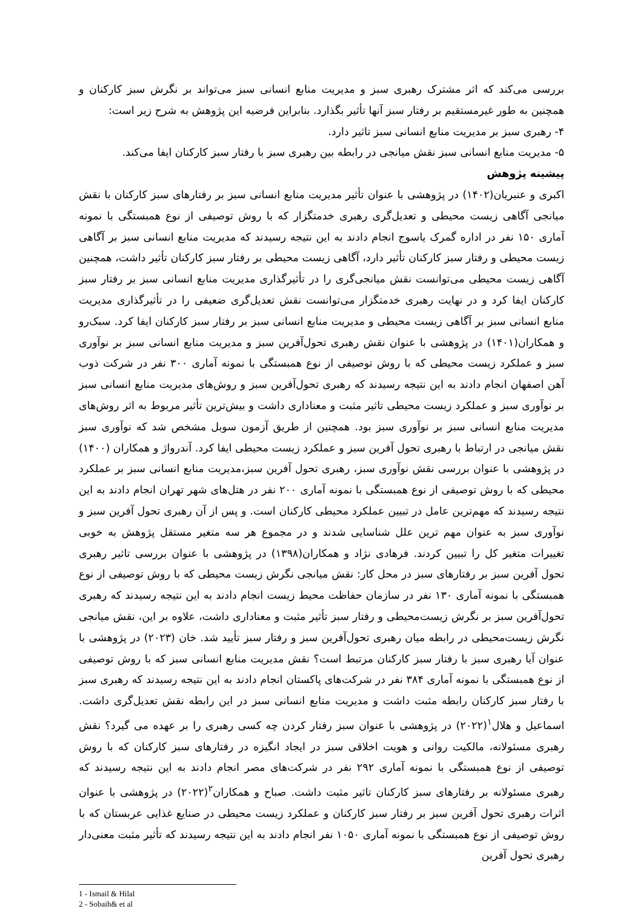بررسی می‌کند که اثر مشترک رهبری سبز و مدیریت منابع انسانی سبز می‌تواند بر نگرش سبز کارکنان و همچنین به طور غیرمستقیم بر رفتار سبز آنها تأثیر بگذارد. بنابراین فرضیه این پژوهش به شرح زیر است:
۴- رهبری سبز بر مدیریت منابع انسانی سبز تاثیر دارد.
۵- مدیریت منابع انسانی سبز نقش میانجی در رابطه بین رهبری سبز با رفتار سبز کارکنان ایفا می‌کند.
پیشینه پژوهش
اکبری و عنبریان(۱۴۰۲) در پژوهشی با عنوان تأثیر مدیریت منابع انسانی سبز بر رفتارهای سبز کارکنان با نقش میانجی آگاهی زیست محیطی و تعدیل‌گری رهبری خدمتگزار که با روش توصیفی از نوع همبستگی با نمونه آماری ۱۵۰ نفر در اداره گمرک یاسوج انجام دادند به این نتیجه رسیدند که مدیریت منابع انسانی سبز بر آگاهی زیست محیطی و رفتار سبز کارکنان تأثیر دارد، آگاهی زیست محیطی بر رفتار سبز کارکنان تأثیر داشت، همچنین آگاهی زیست محیطی می‌توانست نقش میانجی‌گری را در تأثیرگذاری مدیریت منابع انسانی سبز بر رفتار سبز کارکنان ایفا کرد و در نهایت رهبری خدمتگزار می‌توانست نقش تعدیل‌گری ضعیفی را در تأثیرگذاری مدیریت منابع انسانی سبز بر آگاهی زیست محیطی و مدیریت منابع انسانی سبز بر رفتار سبز کارکنان ایفا کرد. سبک‌رو و همکاران(۱۴۰۱) در پژوهشی با عنوان نقش رهبری تحول‌آفرین سبز و مدیریت منابع انسانی سبز بر نوآوری سبز و عملکرد زیست محیطی که با روش توصیفی از نوع همبستگی با نمونه آماری ۳۰۰ نفر در شرکت ذوب آهن اصفهان انجام دادند به این نتیجه رسیدند که رهبری تحول‌آفرین سبز و روش‌های مدیریت منابع انسانی سبز بر نوآوری سبز و عملکرد زیست محیطی تاثیر مثبت و معناداری داشت و بیش‌ترین تأثیر مربوط به اثر روش‌های مدیریت منابع انسانی سبز بر نوآوری سبز بود. همچنین از طریق آزمون سوبل مشخص شد که نوآوری سبز نقش میانجی در ارتباط با رهبری تحول آفرین سبز و عملکرد زیست محیطی ایفا کرد. آندرواژ و همکاران (۱۴۰۰) در پژوهشی با عنوان بررسی نقش نوآوری سبز، رهبری تحول آفرین سبز،مدیریت منابع انسانی سبز بر عملکرد محیطی که با روش توصیفی از نوع همبستگی با نمونه آماری ۲۰۰ نفر در هتل‌های شهر تهران انجام دادند به این نتیجه رسیدند که مهم‌ترین عامل در تبیین عملکرد محیطی کارکنان است. و پس از آن رهبری تحول آفرین سبز و نوآوری سبز به عنوان مهم ترین علل شناسایی شدند و در مجموع هر سه متغیر مستقل پژوهش به خوبی تغییرات متغیر کل را تبیین کردند. فرهادی نژاد و همکاران(۱۳۹۸) در پژوهشی با عنوان بررسی تاثیر رهبری تحول آفرین سبز بر رفتارهای سبز در محل کار: نقش میانجی نگرش زیست محیطی که با روش توصیفی از نوع همبستگی با نمونه آماری ۱۳۰ نفر در سازمان حفاظت محیط زیست انجام دادند به این نتیجه رسیدند که رهبری تحول‌آفرین سبز بر نگرش زیست‌محیطی و رفتار سبز تأثیر مثبت و معناداری داشت، علاوه بر این، نقش میانجی نگرش زیست‌محیطی در رابطه میان رهبری تحول‌آفرین سبز و رفتار سبز تأیید شد. خان (۲۰۲۳) در پژوهشی با عنوان آیا رهبری سبز با رفتار سبز کارکنان مرتبط است؟ نقش مدیریت منابع انسانی سبز که با روش توصیفی از نوع همبستگی با نمونه آماری ۳۸۴ نفر در شرکت‌های پاکستان انجام دادند به این نتیجه رسیدند که رهبری سبز با رفتار سبز کارکنان رابطه مثبت داشت و مدیریت منابع انسانی سبز در این رابطه نقش تعدیل‌گری داشت. اسماعیل و هلال<sup>۱</sup>(۲۰۲۲) در پژوهشی با عنوان سبز رفتار کردن چه کسی رهبری را بر عهده می گیرد؟ نقش رهبری مسئولانه، مالکیت روانی و هویت اخلاقی سبز در ایجاد انگیزه در رفتارهای سبز کارکنان که با روش توصیفی از نوع همبستگی با نمونه آماری ۲۹۲ نفر در شرکت‌های مصر انجام دادند به این نتیجه رسیدند که رهبری مسئولانه بر رفتارهای سبز کارکنان تاثیر مثبت داشت. صباح و همکاران<sup>۲</sup>(۲۰۲۲) در پژوهشی با عنوان اثرات رهبری تحول آفرین سبز بر رفتار سبز کارکنان و عملکرد زیست محیطی در صنایع غذایی عربستان که با روش توصیفی از نوع همبستگی با نمونه آماری ۱۰۵۰ نفر انجام دادند به این نتیجه رسیدند که تأثیر مثبت معنی‌دار رهبری تحول آفرین
1 - Ismail & Hilal
2 - Sobaih& et al